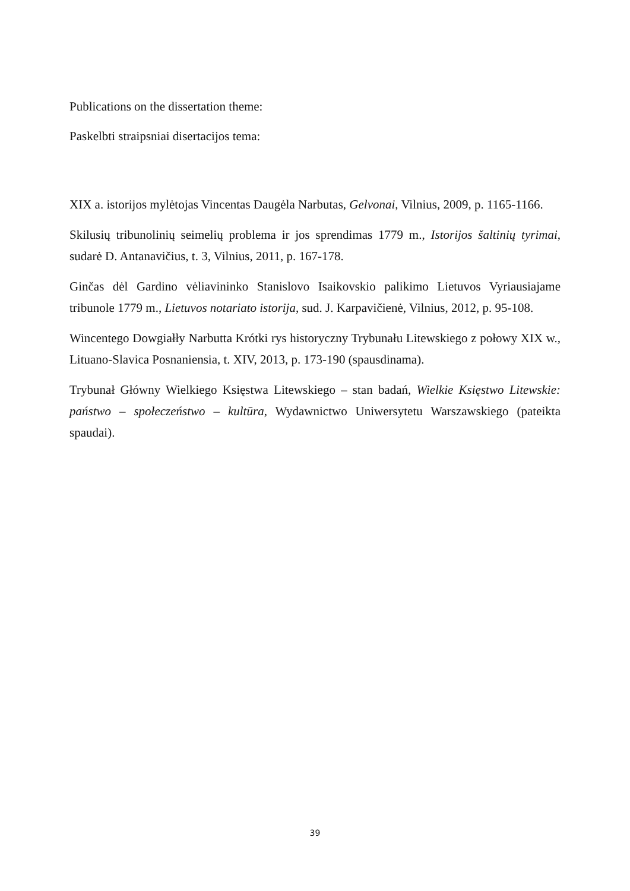Publications on the dissertation theme:
Paskelbti straipsniai disertacijos tema:
XIX a. istorijos mylėtojas Vincentas Daugėla Narbutas, Gelvonai, Vilnius, 2009, p. 1165-1166.
Skilusių tribunolinių seimelių problema ir jos sprendimas 1779 m., Istorijos šaltinių tyrimai, sudarė D. Antanavičius, t. 3, Vilnius, 2011, p. 167-178.
Ginčas dėl Gardino vėliavininko Stanislovo Isaikovskio palikimo Lietuvos Vyriausiajame tribunole 1779 m., Lietuvos notariato istorija, sud. J. Karpavičienė, Vilnius, 2012, p. 95-108.
Wincentego Dowgiałły Narbutta Krótki rys historyczny Trybunału Litewskiego z połowy XIX w., Lituano-Slavica Posnaniensia, t. XIV, 2013, p. 173-190 (spausdinama).
Trybunał Główny Wielkiego Księstwa Litewskiego – stan badań, Wielkie Księstwo Litewskie: państwo – społeczeństwo – kultūra, Wydawnictwo Uniwersytetu Warszawskiego (pateikta spaudai).
39